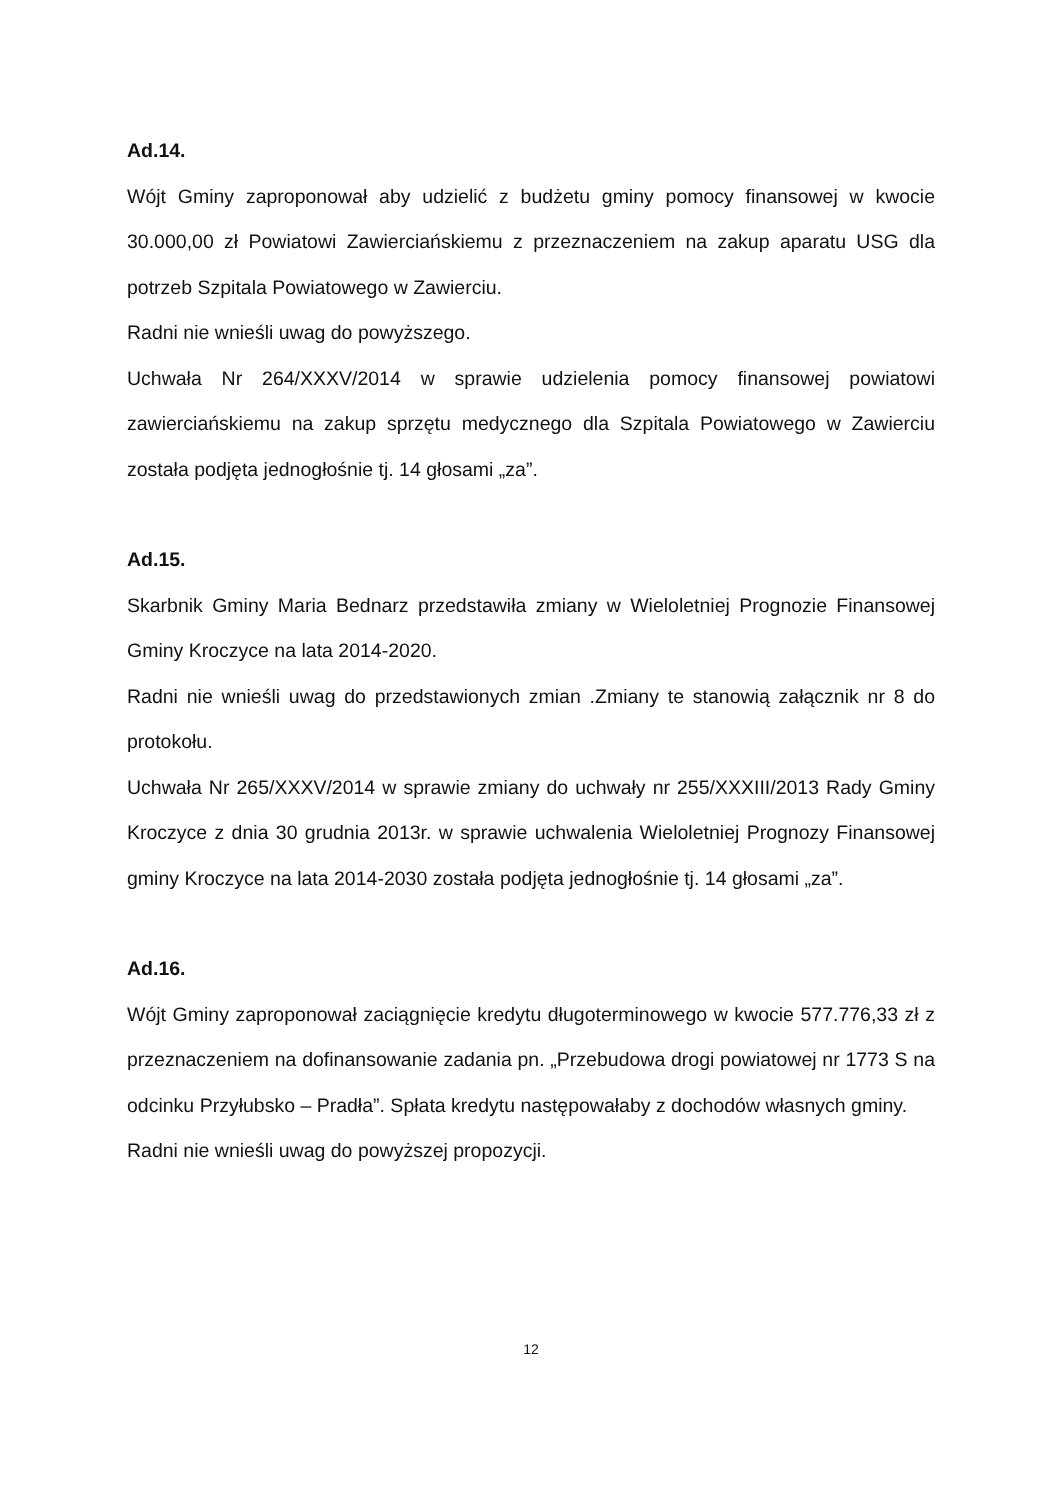Ad.14.
Wójt Gminy zaproponował aby udzielić z budżetu gminy pomocy finansowej w kwocie 30.000,00 zł Powiatowi Zawierciańskiemu z przeznaczeniem na zakup aparatu USG dla potrzeb Szpitala Powiatowego w Zawierciu.
Radni nie wnieśli uwag do powyższego.
Uchwała Nr 264/XXXV/2014 w sprawie udzielenia pomocy finansowej powiatowi zawierciańskiemu na zakup sprzętu medycznego dla Szpitala Powiatowego w Zawierciu została podjęta jednogłośnie tj. 14 głosami „za”.
Ad.15.
Skarbnik Gminy Maria Bednarz przedstawiła zmiany w Wieloletniej Prognozie Finansowej Gminy Kroczyce na lata 2014-2020.
Radni nie wnieśli uwag do przedstawionych zmian .Zmiany te stanowią załącznik nr 8 do protokołu.
Uchwała Nr 265/XXXV/2014 w sprawie zmiany do uchwały nr 255/XXXIII/2013 Rady Gminy Kroczyce z dnia 30 grudnia 2013r. w sprawie uchwalenia Wieloletniej Prognozy Finansowej gminy Kroczyce na lata 2014-2030 została podjęta jednogłośnie tj. 14 głosami „za”.
Ad.16.
Wójt Gminy zaproponował zaciągnięcie kredytu długoterminowego w kwocie 577.776,33 zł z przeznaczeniem na dofinansowanie zadania pn. „Przebudowa drogi powiatowej nr 1773 S na odcinku Przyłubsko – Pradła”. Spłata kredytu następowałaby z dochodów własnych gminy.
Radni nie wnieśli uwag do powyższej propozycji.
12